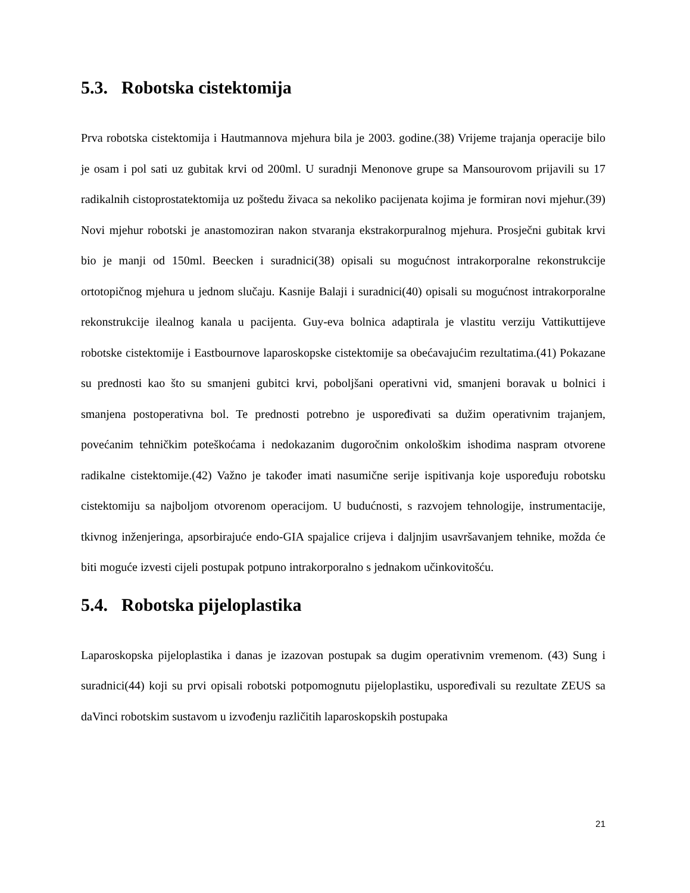5.3. Robotska cistektomija
Prva robotska cistektomija i Hautmannova mjehura bila je 2003. godine.(38) Vrijeme trajanja operacije bilo je osam i pol sati uz gubitak krvi od 200ml. U suradnji Menonove grupe sa Mansourovom prijavili su 17 radikalnih cistoprostatektomija uz poštedu živaca sa nekoliko pacijenata kojima je formiran novi mjehur.(39) Novi mjehur robotski je anastomoziran nakon stvaranja ekstrakorpuralnog mjehura. Prosječni gubitak krvi bio je manji od 150ml. Beecken i suradnici(38) opisali su mogućnost intrakorporalne rekonstrukcije ortotopičnog mjehura u jednom slučaju. Kasnije Balaji i suradnici(40) opisali su mogućnost intrakorporalne rekonstrukcije ilealnog kanala u pacijenta. Guy-eva bolnica adaptirala je vlastitu verziju Vattikuttijeve robotske cistektomije i Eastbournove laparoskopske cistektomije sa obećavajućim rezultatima.(41) Pokazane su prednosti kao što su smanjeni gubitci krvi, poboljšani operativni vid, smanjeni boravak u bolnici i smanjena postoperativna bol. Te prednosti potrebno je uspoređivati sa dužim operativnim trajanjem, povećanim tehničkim poteškoćama i nedokazanim dugoročnim onkološkim ishodima naspram otvorene radikalne cistektomije.(42) Važno je također imati nasumične serije ispitivanja koje uspoređuju robotsku cistektomiju sa najboljom otvorenom operacijom. U budućnosti, s razvojem tehnologije, instrumentacije, tkivnog inženjeringa, apsorbirajuće endo-GIA spajalice crijeva i daljnjim usavršavanjem tehnike, možda će biti moguće izvesti cijeli postupak potpuno intrakorporalno s jednakom učinkovitošću.
5.4. Robotska pijeloplastika
Laparoskopska pijeloplastika i danas je izazovan postupak sa dugim operativnim vremenom. (43) Sung i suradnici(44) koji su prvi opisali robotski potpomognutu pijeloplastiku, uspoređivali su rezultate ZEUS sa daVinci robotskim sustavom u izvođenju različitih laparoskopskih postupaka
21